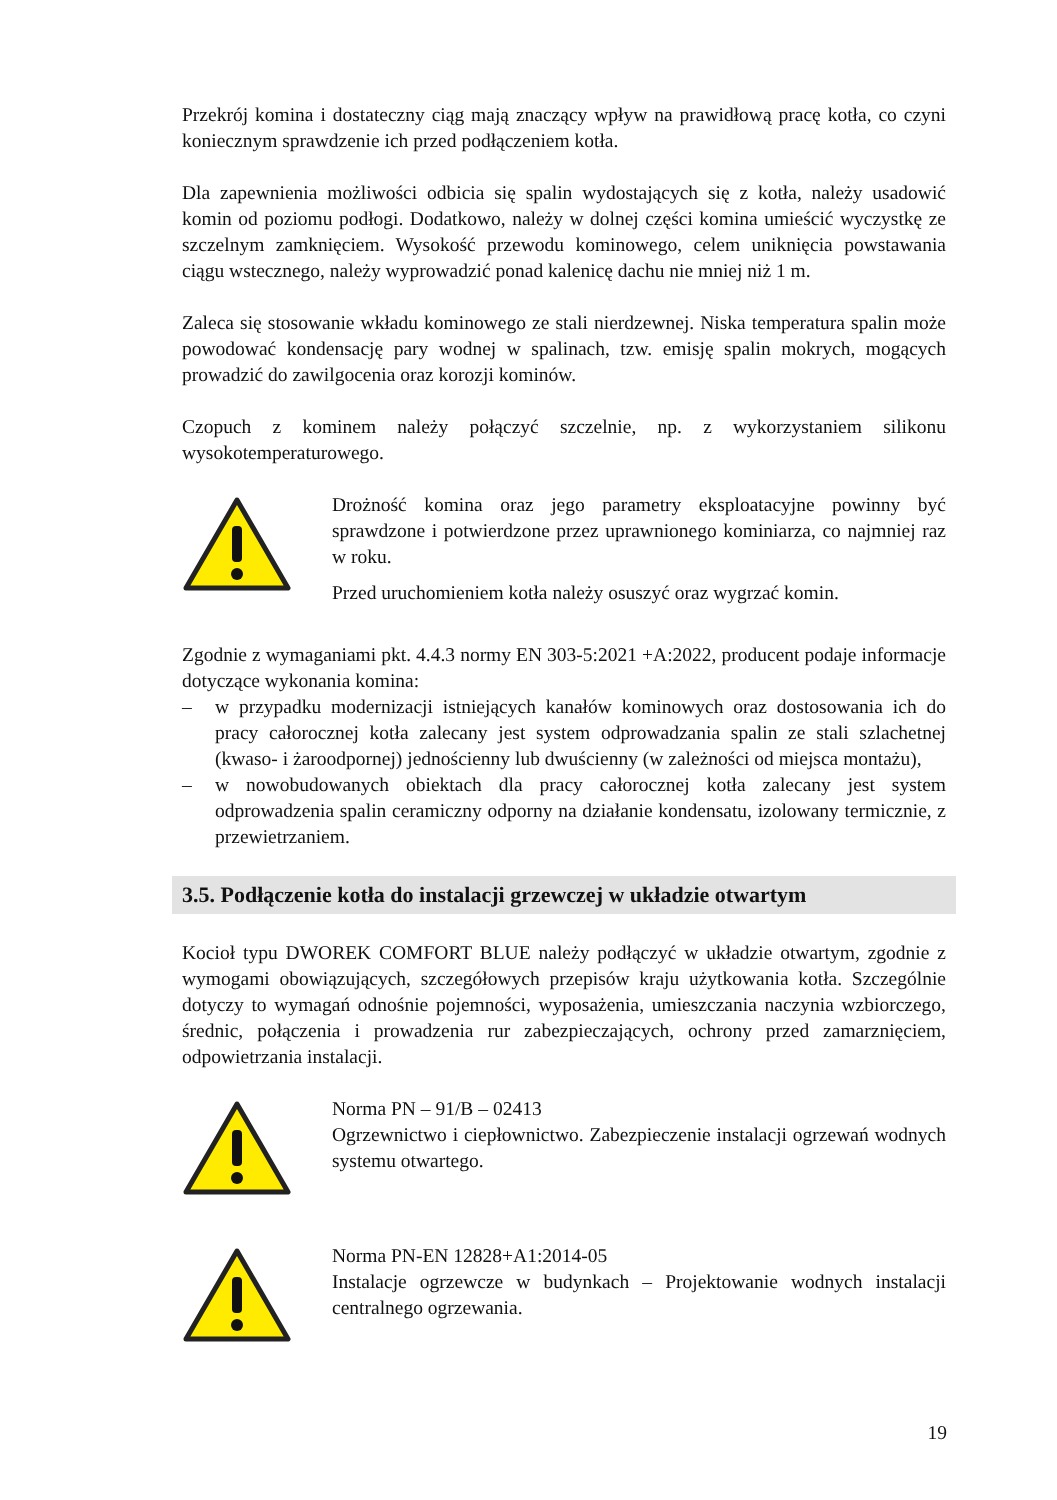Przekrój komina i dostateczny ciąg mają znaczący wpływ na prawidłową pracę kotła, co czyni koniecznym sprawdzenie ich przed podłączeniem kotła.
Dla zapewnienia możliwości odbicia się spalin wydostających się z kotła, należy usadowić komin od poziomu podłogi. Dodatkowo, należy w dolnej części komina umieścić wyczystkę ze szczelnym zamknięciem. Wysokość przewodu kominowego, celem uniknięcia powstawania ciągu wstecznego, należy wyprowadzić ponad kalenicę dachu nie mniej niż 1 m.
Zaleca się stosowanie wkładu kominowego ze stali nierdzewnej. Niska temperatura spalin może powodować kondensację pary wodnej w spalinach, tzw. emisję spalin mokrych, mogących prowadzić do zawilgocenia oraz korozji kominów.
Czopuch z kominem należy połączyć szczelnie, np. z wykorzystaniem silikonu wysokotemperaturowego.
Drożność komina oraz jego parametry eksploatacyjne powinny być sprawdzone i potwierdzone przez uprawnionego kominiarza, co najmniej raz w roku.
Przed uruchomieniem kotła należy osuszyć oraz wygrzać komin.
Zgodnie z wymaganiami pkt. 4.4.3 normy EN 303-5:2021 +A:2022, producent podaje informacje dotyczące wykonania komina:
– w przypadku modernizacji istniejących kanałów kominowych oraz dostosowania ich do pracy całorocznej kotła zalecany jest system odprowadzania spalin ze stali szlachetnej (kwaso- i żaroodpornej) jednościenny lub dwuścienny (w zależności od miejsca montażu),
– w nowobudowanych obiektach dla pracy całorocznej kotła zalecany jest system odprowadzenia spalin ceramiczny odporny na działanie kondensatu, izolowany termicznie, z przewietrzaniem.
3.5. Podłączenie kotła do instalacji grzewczej w układzie otwartym
Kocioł typu DWOREK COMFORT BLUE należy podłączyć w układzie otwartym, zgodnie z wymogami obowiązujących, szczegółowych przepisów kraju użytkowania kotła. Szczególnie dotyczy to wymagań odnośnie pojemności, wyposażenia, umieszczania naczynia wzbiorczego, średnic, połączenia i prowadzenia rur zabezpieczających, ochrony przed zamarznięciem, odpowietrzania instalacji.
Norma PN – 91/B – 02413
Ogrzewnictwo i ciepłownictwo. Zabezpieczenie instalacji ogrzewań wodnych systemu otwartego.
Norma PN-EN 12828+A1:2014-05
Instalacje ogrzewcze w budynkach – Projektowanie wodnych instalacji centralnego ogrzewania.
19